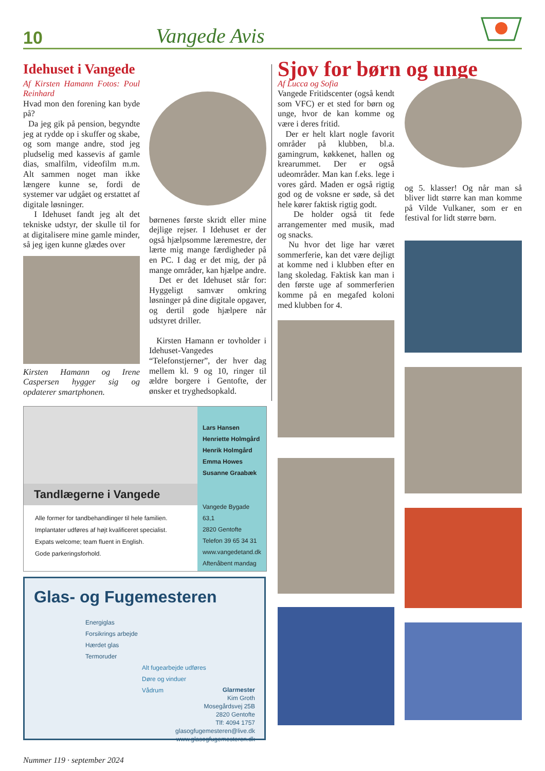10 Vangede Avis
Idehuset i Vangede
Af Kirsten Hamann Fotos: Poul Reinhard
Hvad mon den forening kan byde på?
Da jeg gik på pension, begyndte jeg at rydde op i skuffer og skabe, og som mange andre, stod jeg pludselig med kassevis af gamle dias, smalfilm, videofilm m.m. Alt sammen noget man ikke længere kunne se, fordi de systemer var udgået og erstattet af digitale løsninger.
I Idehuset fandt jeg alt det tekniske udstyr, der skulle til for at digitalisere mine gamle minder, så jeg igen kunne glædes over
Kirsten Hamann og Irene Caspersen hygger sig og opdaterer smartphonen.
børnenes første skridt eller mine dejlige rejser. I Idehuset er der også hjælpsomme læremestre, der lærte mig mange færdigheder på en PC. I dag er det mig, der på mange områder, kan hjælpe andre.
Det er det Idehuset står for: Hyggeligt samvær omkring løsninger på dine digitale opgaver, og dertil gode hjælpere når udstyret driller.
Kirsten Hamann er tovholder i Idehuset-Vangedes “Telefonstjerner”, der hver dag mellem kl. 9 og 10, ringer til ældre borgere i Gentofte, der ønsker et tryghedsopkald.
Tandlægerne i Vangede
Alle former for tandbehandlinger til hele familien.
Implantater udføres af højt kvalificeret specialist.
Expats welcome; team fluent in English.
Gode parkeringsforhold.
Lars Hansen
Henriette Holmgård
Henrik Holmgård
Emma Howes
Susanne Graabæk
Vangede Bygade 63,1
2820 Gentofte
Telefon 39 65 34 31
www.vangedetand.dk
Aftenåbent mandag
Glas- og Fugemesteren
Energiglas
Forsikrings arbejde
Hærdet glas
Termoruder
Alt fugearbejde udføres
Døre og vinduer
Vådrum
Glarmester
Kim Groth
Mosegårdsvej 25B
2820 Gentofte
Tlf: 4094 1757
glasogfugemesteren@live.dk
www.glasogfugemesteren.dk
Sjov for børn og unge
Af Lucca og Sofia
Vangede Fritidscenter (også kendt som VFC) er et sted for børn og unge, hvor de kan komme og være i deres fritid.
Der er helt klart nogle favorit områder på klubben, bl.a. gamingrum, køkkenet, hallen og krearummet. Der er også udeområder. Man kan f.eks. lege i vores gård. Maden er også rigtig god og de voksne er søde, så det hele kører faktisk rigtig godt.
De holder også tit fede arrangementer med musik, mad og snacks.
Nu hvor det lige har været sommerferie, kan det være dejligt at komme ned i klubben efter en lang skoledag. Faktisk kan man i den første uge af sommerferien komme på en megafed koloni med klubben for 4.
og 5. klasser! Og når man så bliver lidt større kan man komme på Vilde Vulkaner, som er en festival for lidt større børn.
Nummer 119 · september 2024